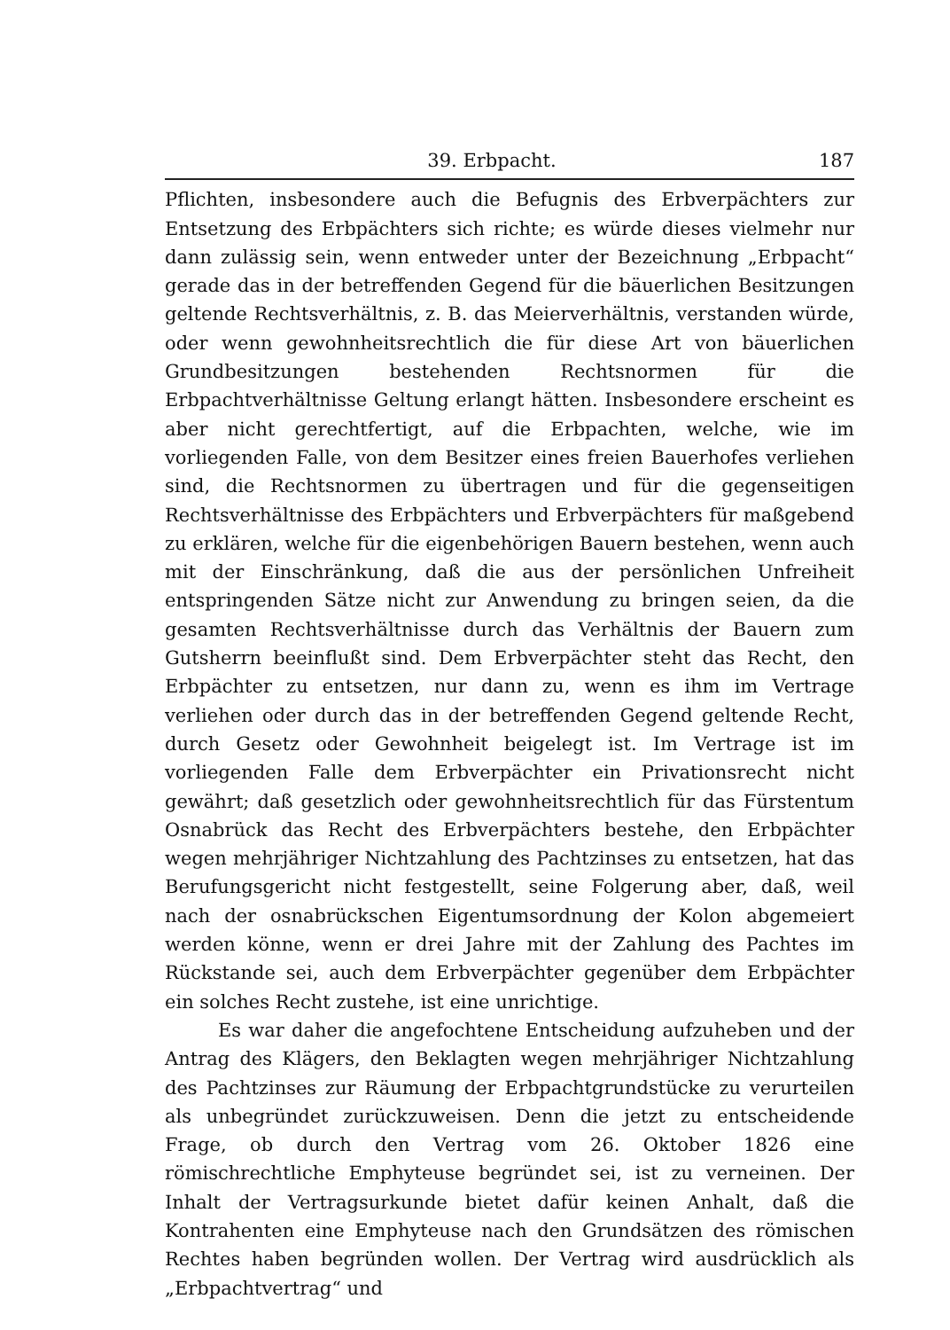39. Erbpacht. 187
Pflichten, insbesondere auch die Befugnis des Erbverpächters zur Entsetzung des Erbpächters sich richte; es würde dieses vielmehr nur dann zulässig sein, wenn entweder unter der Bezeichnung „Erbpacht“ gerade das in der betreffenden Gegend für die bäuerlichen Besitzungen geltende Rechtsverhältnis, z. B. das Meierverhältnis, verstanden würde, oder wenn gewohnheitsrechtlich die für diese Art von bäuerlichen Grundbesitzungen bestehenden Rechtsnormen für die Erbpachtverhältnisse Geltung erlangt hätten. Insbesondere erscheint es aber nicht gerechtfertigt, auf die Erbpachten, welche, wie im vorliegenden Falle, von dem Besitzer eines freien Bauerhofes verliehen sind, die Rechtsnormen zu übertragen und für die gegenseitigen Rechtsverhältnisse des Erbpächters und Erbverpächters für maßgebend zu erklären, welche für die eigenbehörigen Bauern bestehen, wenn auch mit der Einschränkung, daß die aus der persönlichen Unfreiheit entspringenden Sätze nicht zur Anwendung zu bringen seien, da die gesamten Rechtsverhältnisse durch das Verhältnis der Bauern zum Gutsherrn beeinflußt sind. Dem Erbverpächter steht das Recht, den Erbpächter zu entsetzen, nur dann zu, wenn es ihm im Vertrage verliehen oder durch das in der betreffenden Gegend geltende Recht, durch Gesetz oder Gewohnheit beigelegt ist. Im Vertrage ist im vorliegenden Falle dem Erbverpächter ein Privationsrecht nicht gewährt; daß gesetzlich oder gewohnheitsrechtlich für das Fürstentum Osnabrück das Recht des Erbverpächters bestehe, den Erbpächter wegen mehrjähriger Nichtzahlung des Pachtzinses zu entsetzen, hat das Berufungsgericht nicht festgestellt, seine Folgerung aber, daß, weil nach der osnabrückschen Eigentumsordnung der Kolon abgemeiert werden könne, wenn er drei Jahre mit der Zahlung des Pachtes im Rückstande sei, auch dem Erbverpächter gegenüber dem Erbpächter ein solches Recht zustehe, ist eine unrichtige.
Es war daher die angefochtene Entscheidung aufzuheben und der Antrag des Klägers, den Beklagten wegen mehrjähriger Nichtzahlung des Pachtzinses zur Räumung der Erbpachtgrundstücke zu verurteilen als unbegründet zurückzuweisen. Denn die jetzt zu entscheidende Frage, ob durch den Vertrag vom 26. Oktober 1826 eine römischrechtliche Emphyteuse begründet sei, ist zu verneinen. Der Inhalt der Vertragsurkunde bietet dafür keinen Anhalt, daß die Kontrahenten eine Emphyteuse nach den Grundsätzen des römischen Rechtes haben begründen wollen. Der Vertrag wird ausdrücklich als „Erbpachtvertrag“ und